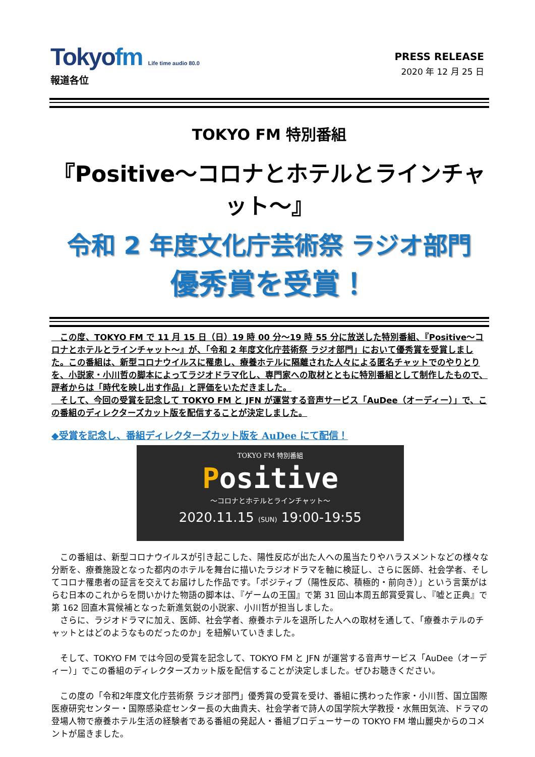Tokyofm Life time audio 80.0
PRESS RELEASE
2020 年 12 月 25 日
報道各位
TOKYO FM 特別番組
『Positive～コロナとホテルとラインチャット～』
令和 2 年度文化庁芸術祭 ラジオ部門
優秀賞を受賞！
　この度、TOKYO FM で 11 月 15 日（日）19 時 00 分～19 時 55 分に放送した特別番組、『Positive～コロナとホテルとラインチャット～』が、「令和 2 年度文化庁芸術祭 ラジオ部門」において優秀賞を受賞しました。この番組は、新型コロナウイルスに罹患し、療養ホテルに隔離された人々による匿名チャットでのやりとりを、小説家・小川哲の脚本によってラジオドラマ化し、専門家への取材とともに特別番組として制作したもので、評者からは「時代を映し出す作品」と評価をいただきました。
　そして、今回の受賞を記念して TOKYO FM と JFN が運営する音声サービス「AuDee（オーディー）」で、この番組のディレクターズカット版を配信することが決定しました。
◆受賞を記念し、番組ディレクターズカット版を AuDee にて配信！
TOKYO FM 特別番組
Positive
～コロナとホテルとラインチャット～
2020.11.15 (SUN) 19:00-19:55
　この番組は、新型コロナウイルスが引き起こした、陽性反応が出た人への風当たりやハラスメントなどの様々な分断を、療養施設となった都内のホテルを舞台に描いたラジオドラマを軸に検証し、さらに医師、社会学者、そしてコロナ罹患者の証言を交えてお届けした作品です。「ポジティブ（陽性反応、積極的・前向き）」という言葉がはらむ日本のこれからを問いかけた物語の脚本は、『ゲームの王国』で第 31 回山本周五郎賞受賞し、『嘘と正典』で第 162 回直木賞候補となった新進気鋭の小説家、小川哲が担当しました。
　さらに、ラジオドラマに加え、医師、社会学者、療養ホテルを退所した人への取材を通して、「療養ホテルのチャットとはどのようなものだったのか」を紐解いていきました。
　そして、TOKYO FM では今回の受賞を記念して、TOKYO FM と JFN が運営する音声サービス「AuDee（オーディー）」でこの番組のディレクターズカット版を配信することが決定しました。ぜひお聴きください。
　この度の「令和2年度文化庁芸術祭 ラジオ部門」優秀賞の受賞を受け、番組に携わった作家・小川哲、国立国際医療研究センター・国際感染症センター長の大曲貴夫、社会学者で詩人の国学院大学教授・水無田気流、ドラマの登場人物で療養ホテル生活の経験者である番組の発起人・番組プロデューサーの TOKYO FM 増山麗央からのコメントが届きました。